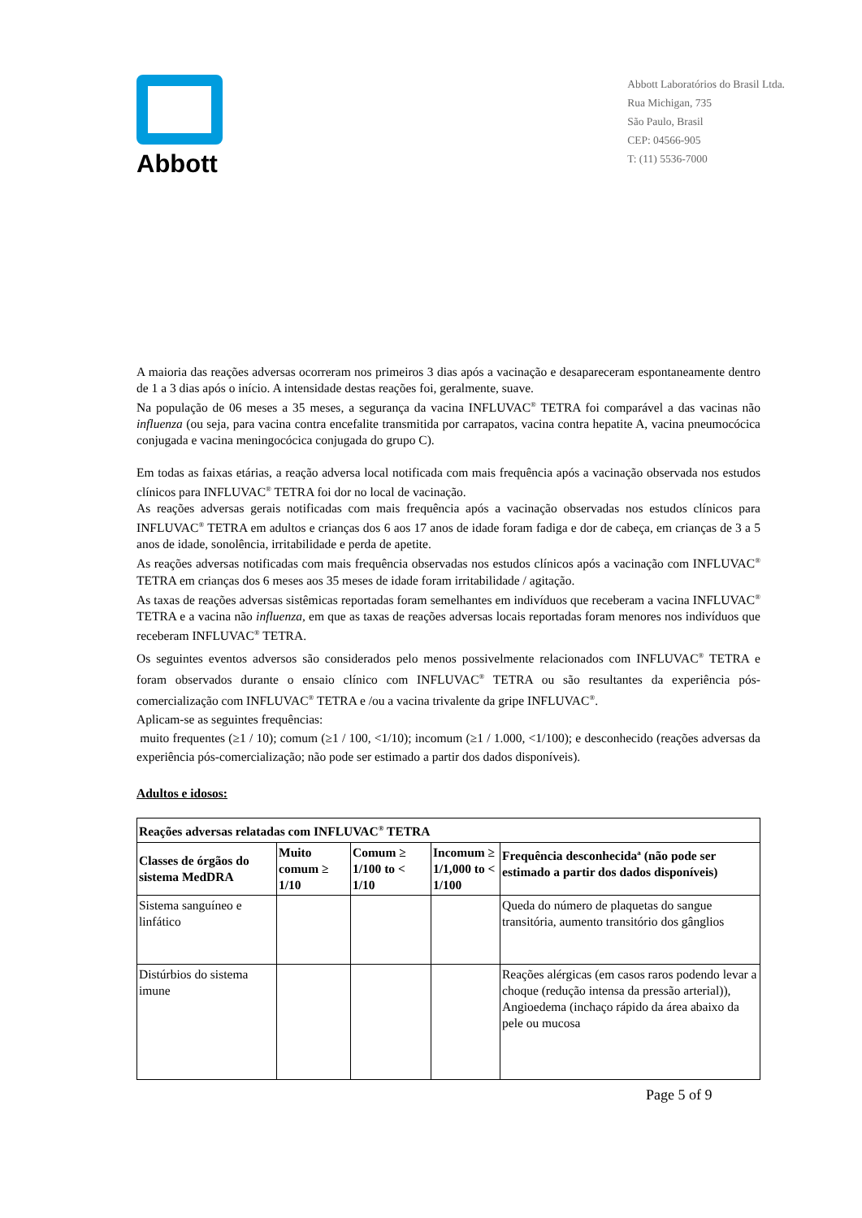Abbott
Abbott Laboratórios do Brasil Ltda.
Rua Michigan, 735
São Paulo, Brasil
CEP: 04566-905
T: (11) 5536-7000
A maioria das reações adversas ocorreram nos primeiros 3 dias após a vacinação e desapareceram espontaneamente dentro de 1 a 3 dias após o início. A intensidade destas reações foi, geralmente, suave.
Na população de 06 meses a 35 meses, a segurança da vacina INFLUVAC<sup>®</sup> TETRA foi comparável a das vacinas não influenza (ou seja, para vacina contra encefalite transmitida por carrapatos, vacina contra hepatite A, vacina pneumocócica conjugada e vacina meningocócica conjugada do grupo C).
Em todas as faixas etárias, a reação adversa local notificada com mais frequência após a vacinação observada nos estudos clínicos para INFLUVAC<sup>®</sup> TETRA foi dor no local de vacinação.
As reações adversas gerais notificadas com mais frequência após a vacinação observadas nos estudos clínicos para INFLUVAC<sup>®</sup> TETRA em adultos e crianças dos 6 aos 17 anos de idade foram fadiga e dor de cabeça, em crianças de 3 a 5 anos de idade, sonolência, irritabilidade e perda de apetite.
As reações adversas notificadas com mais frequência observadas nos estudos clínicos após a vacinação com INFLUVAC<sup>®</sup> TETRA em crianças dos 6 meses aos 35 meses de idade foram irritabilidade / agitação.
As taxas de reações adversas sistêmicas reportadas foram semelhantes em indivíduos que receberam a vacina INFLUVAC<sup>®</sup> TETRA e a vacina não influenza, em que as taxas de reações adversas locais reportadas foram menores nos indivíduos que receberam INFLUVAC<sup>®</sup> TETRA.
Os seguintes eventos adversos são considerados pelo menos possivelmente relacionados com INFLUVAC<sup>®</sup> TETRA e foram observados durante o ensaio clínico com INFLUVAC<sup>®</sup> TETRA ou são resultantes da experiência pós-comercialização com INFLUVAC<sup>®</sup> TETRA e /ou a vacina trivalente da gripe INFLUVAC<sup>®</sup>.
Aplicam-se as seguintes frequências:
muito frequentes (≥1 / 10); comum (≥1 / 100, <1/10); incomum (≥1 / 1.000, <1/100); e desconhecido (reações adversas da experiência pós-comercialização; não pode ser estimado a partir dos dados disponíveis).
Adultos e idosos:
| Reações adversas relatadas com INFLUVAC<sup>®</sup> TETRA | | | | |
| --- | --- | --- | --- | --- |
| Classes de órgãos do sistema MedDRA | Muito comum ≥ 1/10 | Comum ≥ 1/100 to < 1/10 | Incomum ≥ 1/1,000 to < 1/100 | Frequência desconhecida<sup>a</sup> (não pode ser estimado a partir dos dados disponíveis) |
| Sistema sanguíneo e linfático | | | | Queda do número de plaquetas do sangue transitória, aumento transitório dos gânglios |
| Distúrbios do sistema imune | | | | Reações alérgicas (em casos raros podendo levar a choque (redução intensa da pressão arterial)), Angioedema (inchaço rápido da área abaixo da pele ou mucosa |
Page 5 of 9